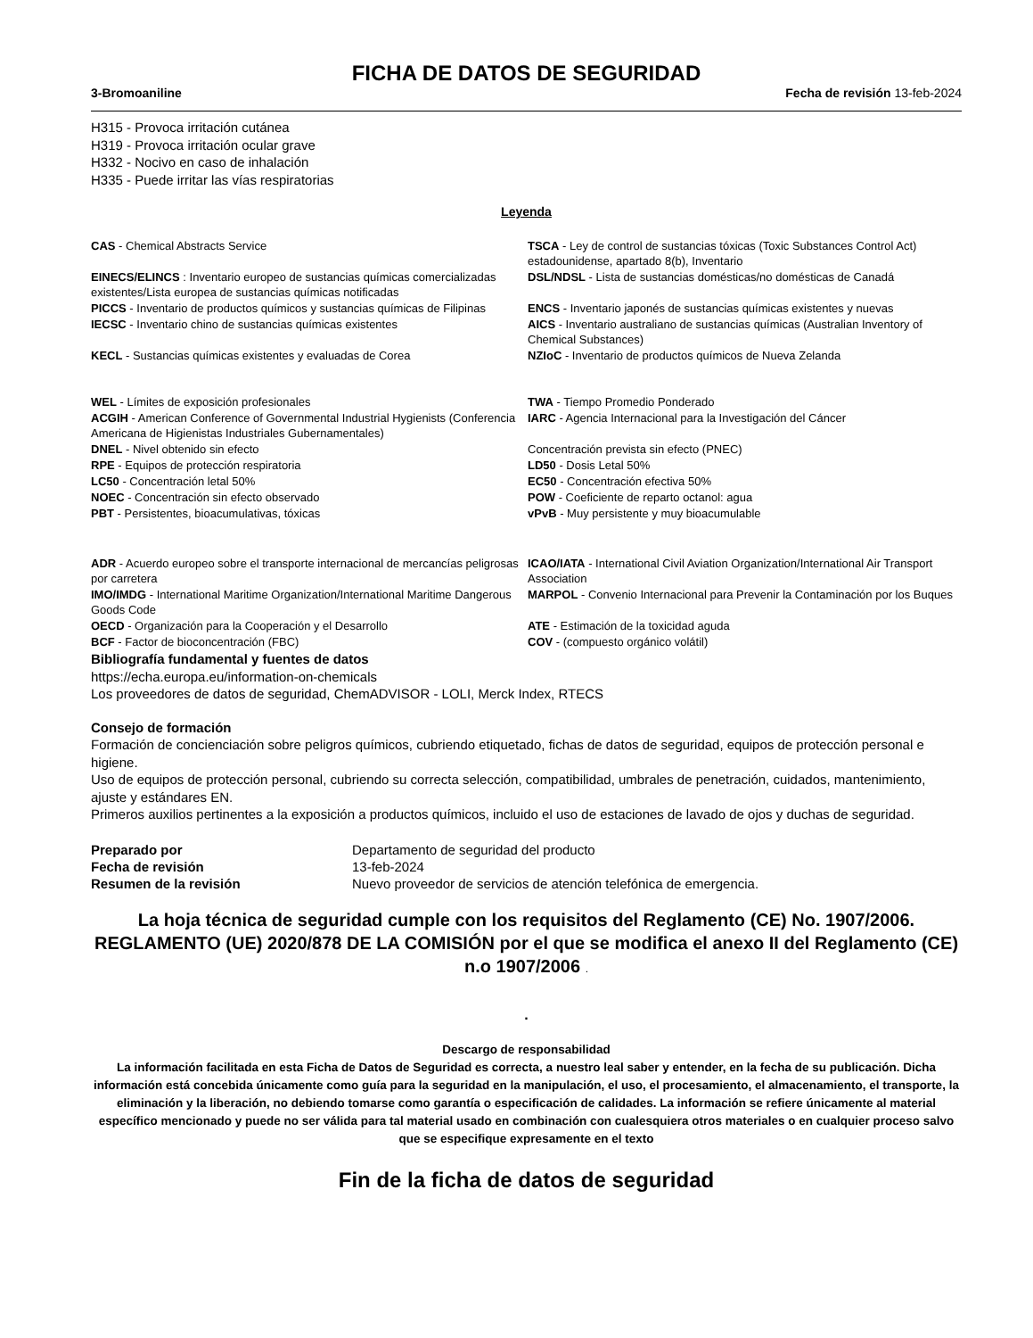FICHA DE DATOS DE SEGURIDAD
3-Bromoaniline Fecha de revisión 13-feb-2024
H315 - Provoca irritación cutánea
H319 - Provoca irritación ocular grave
H332 - Nocivo en caso de inhalación
H335 - Puede irritar las vías respiratorias
Leyenda
CAS - Chemical Abstracts Service
TSCA - Ley de control de sustancias tóxicas (Toxic Substances Control Act) estadounidense, apartado 8(b), Inventario
EINECS/ELINCS : Inventario europeo de sustancias químicas comercializadas existentes/Lista europea de sustancias químicas notificadas
DSL/NDSL - Lista de sustancias domésticas/no domésticas de Canadá
PICCS - Inventario de productos químicos y sustancias químicas de Filipinas
ENCS - Inventario japonés de sustancias químicas existentes y nuevas
IECSC - Inventario chino de sustancias químicas existentes
AICS - Inventario australiano de sustancias químicas (Australian Inventory of Chemical Substances)
KECL - Sustancias químicas existentes y evaluadas de Corea
NZIoC - Inventario de productos químicos de Nueva Zelanda
WEL - Límites de exposición profesionales
TWA - Tiempo Promedio Ponderado
ACGIH - American Conference of Governmental Industrial Hygienists (Conferencia Americana de Higienistas Industriales Gubernamentales)
IARC - Agencia Internacional para la Investigación del Cáncer
DNEL - Nivel obtenido sin efecto
Concentración prevista sin efecto (PNEC)
RPE - Equipos de protección respiratoria
LD50 - Dosis Letal 50%
LC50 - Concentración letal 50%
EC50 - Concentración efectiva 50%
NOEC - Concentración sin efecto observado
POW - Coeficiente de reparto octanol: agua
PBT - Persistentes, bioacumulativas, tóxicas
vPvB - Muy persistente y muy bioacumulable
ADR - Acuerdo europeo sobre el transporte internacional de mercancías peligrosas por carretera
ICAO/IATA - International Civil Aviation Organization/International Air Transport Association
IMO/IMDG - International Maritime Organization/International Maritime Dangerous Goods Code
MARPOL - Convenio Internacional para Prevenir la Contaminación por los Buques
OECD - Organización para la Cooperación y el Desarrollo
ATE - Estimación de la toxicidad aguda
BCF - Factor de bioconcentración (FBC)
COV - (compuesto orgánico volátil)
Bibliografía fundamental y fuentes de datos
https://echa.europa.eu/information-on-chemicals
Los proveedores de datos de seguridad, ChemADVISOR - LOLI, Merck Index, RTECS
Consejo de formación
Formación de concienciación sobre peligros químicos, cubriendo etiquetado, fichas de datos de seguridad, equipos de protección personal e higiene.
Uso de equipos de protección personal, cubriendo su correcta selección, compatibilidad, umbrales de penetración, cuidados, mantenimiento, ajuste y estándares EN.
Primeros auxilios pertinentes a la exposición a productos químicos, incluido el uso de estaciones de lavado de ojos y duchas de seguridad.
Preparado por Departamento de seguridad del producto Fecha de revisión 13-feb-2024 Resumen de la revisión Nuevo proveedor de servicios de atención telefónica de emergencia.
La hoja técnica de seguridad cumple con los requisitos del Reglamento (CE) No. 1907/2006. REGLAMENTO (UE) 2020/878 DE LA COMISIÓN por el que se modifica el anexo II del Reglamento (CE) n.o 1907/2006 .
.
Descargo de responsabilidad
La información facilitada en esta Ficha de Datos de Seguridad es correcta, a nuestro leal saber y entender, en la fecha de su publicación. Dicha información está concebida únicamente como guía para la seguridad en la manipulación, el uso, el procesamiento, el almacenamiento, el transporte, la eliminación y la liberación, no debiendo tomarse como garantía o especificación de calidades. La información se refiere únicamente al material específico mencionado y puede no ser válida para tal material usado en combinación con cualesquiera otros materiales o en cualquier proceso salvo que se especifique expresamente en el texto
Fin de la ficha de datos de seguridad